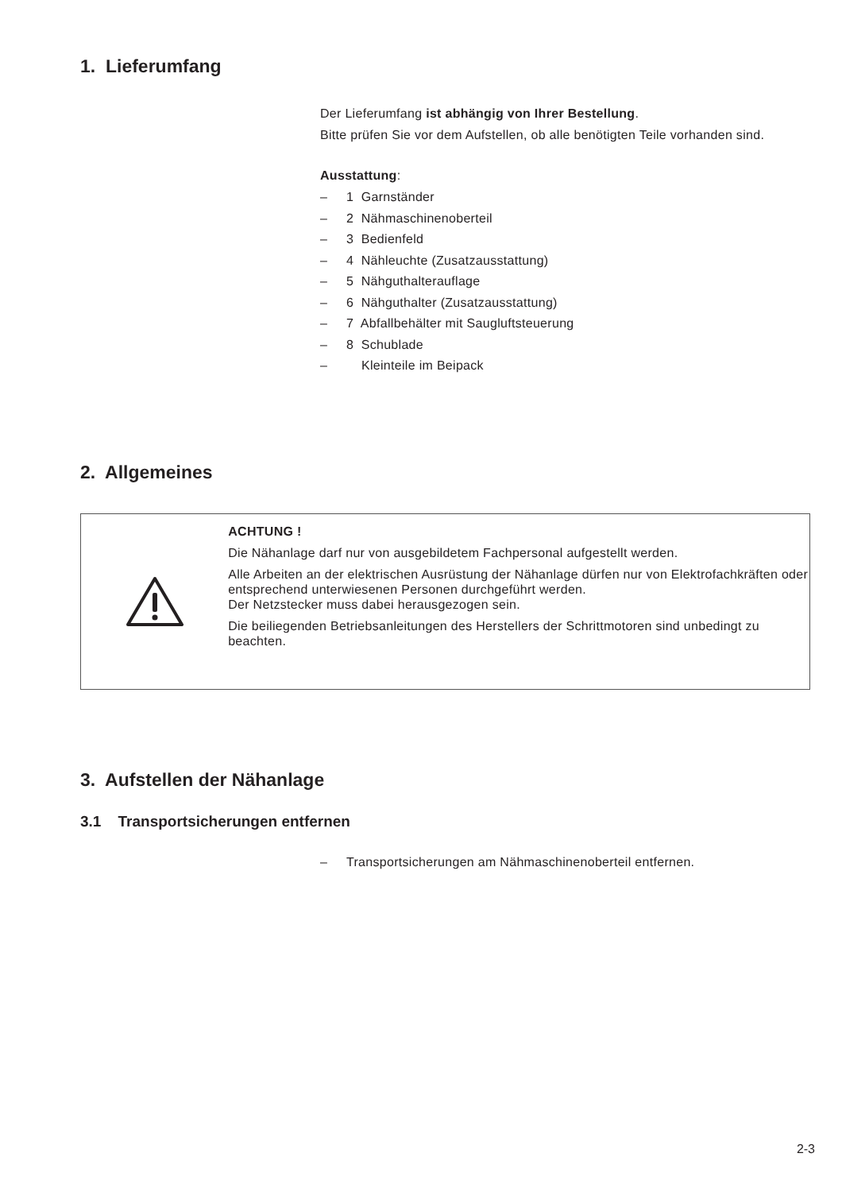1. Lieferumfang
Der Lieferumfang ist abhängig von Ihrer Bestellung.
Bitte prüfen Sie vor dem Aufstellen, ob alle benötigten Teile vorhanden sind.
Ausstattung:
– 1 Garnständer
– 2 Nähmaschinenoberteil
– 3 Bedienfeld
– 4 Nähleuchte (Zusatzausstattung)
– 5 Nähguthalterauflage
– 6 Nähguthalter (Zusatzausstattung)
– 7 Abfallbehälter mit Saugluftsteuerung
– 8 Schublade
– Kleinteile im Beipack
2. Allgemeines
ACHTUNG !
Die Nähanlage darf nur von ausgebildetem Fachpersonal aufgestellt werden.
Alle Arbeiten an der elektrischen Ausrüstung der Nähanlage dürfen nur von Elektrofachkräften oder entsprechend unterwiesenen Personen durchgeführt werden.
Der Netzstecker muss dabei herausgezogen sein.
Die beiliegenden Betriebsanleitungen des Herstellers der Schrittmotoren sind unbedingt zu beachten.
3. Aufstellen der Nähanlage
3.1 Transportsicherungen entfernen
– Transportsicherungen am Nähmaschinenoberteil entfernen.
2-3